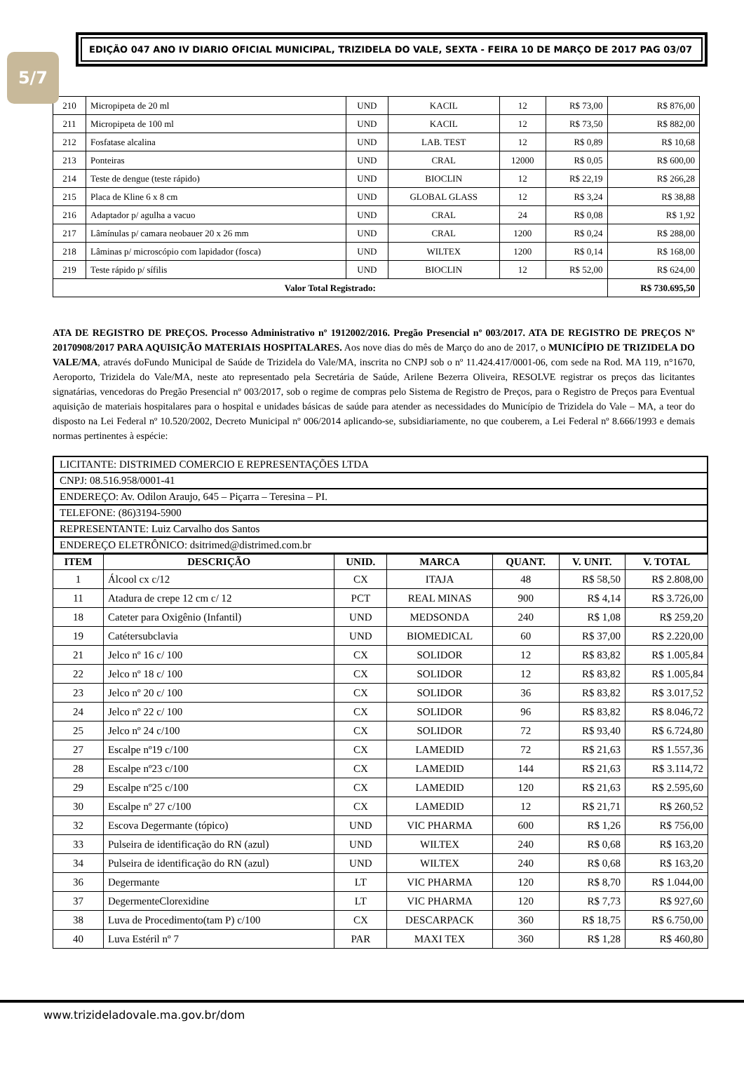5/7
EDIÇÃO 047 ANO IV DIARIO OFICIAL MUNICIPAL, TRIZIDELA DO VALE, SEXTA - FEIRA 10 DE MARÇO DE 2017 PAG 03/07
| 210 | Micropipeta de 20 ml | UND | KACIL | 12 | R$ 73,00 | R$ 876,00 |
| 211 | Micropipeta de 100 ml | UND | KACIL | 12 | R$ 73,50 | R$ 882,00 |
| 212 | Fosfatase alcalina | UND | LAB. TEST | 12 | R$ 0,89 | R$ 10,68 |
| 213 | Ponteiras | UND | CRAL | 12000 | R$ 0,05 | R$ 600,00 |
| 214 | Teste de dengue (teste rápido) | UND | BIOCLIN | 12 | R$ 22,19 | R$ 266,28 |
| 215 | Placa de Kline 6 x 8 cm | UND | GLOBAL GLASS | 12 | R$ 3,24 | R$ 38,88 |
| 216 | Adaptador p/ agulha a vacuo | UND | CRAL | 24 | R$ 0,08 | R$ 1,92 |
| 217 | Lâmínulas p/ camara neobauer 20 x 26 mm | UND | CRAL | 1200 | R$ 0,24 | R$ 288,00 |
| 218 | Lâminas p/ microscópio com lapidador (fosca) | UND | WILTEX | 1200 | R$ 0,14 | R$ 168,00 |
| 219 | Teste rápido p/ sífilis | UND | BIOCLIN | 12 | R$ 52,00 | R$ 624,00 |
| Valor Total Registrado: | | | | | | R$ 730.695,50 |
ATA DE REGISTRO DE PREÇOS. Processo Administrativo nº 1912002/2016. Pregão Presencial nº 003/2017. ATA DE REGISTRO DE PREÇOS Nº 20170908/2017 PARA AQUISIÇÃO MATERIAIS HOSPITALARES. Aos nove dias do mês de Março do ano de 2017, o MUNICÍPIO DE TRIZIDELA DO VALE/MA, através doFundo Municipal de Saúde de Trizidela do Vale/MA, inscrita no CNPJ sob o nº 11.424.417/0001-06, com sede na Rod. MA 119, n°1670, Aeroporto, Trizidela do Vale/MA, neste ato representado pela Secretária de Saúde, Arilene Bezerra Oliveira, RESOLVE registrar os preços das licitantes signatárias, vencedoras do Pregão Presencial nº 003/2017, sob o regime de compras pelo Sistema de Registro de Preços, para o Registro de Preços para Eventual aquisição de materiais hospitalares para o hospital e unidades básicas de saúde para atender as necessidades do Município de Trizidela do Vale – MA, a teor do disposto na Lei Federal nº 10.520/2002, Decreto Municipal nº 006/2014 aplicando-se, subsidiariamente, no que couberem, a Lei Federal nº 8.666/1993 e demais normas pertinentes à espécie:
| LICITANTE: DISTRIMED COMERCIO E REPRESENTAÇÕES LTDA |
| CNPJ: 08.516.958/0001-41 |
| ENDEREÇO: Av. Odilon Araujo, 645 – Piçarra – Teresina – PI. |
| TELEFONE: (86)3194-5900 |
| REPRESENTANTE: Luiz Carvalho dos Santos |
| ENDEREÇO ELETRÔNICO: dsitrimed@distrimed.com.br |
| ITEM | DESCRIÇÃO | UNID. | MARCA | QUANT. | V. UNIT. | V. TOTAL |
| --- | --- | --- | --- | --- | --- | --- |
| 1 | Álcool cx c/12 | CX | ITAJA | 48 | R$ 58,50 | R$ 2.808,00 |
| 11 | Atadura de crepe 12 cm c/ 12 | PCT | REAL MINAS | 900 | R$ 4,14 | R$ 3.726,00 |
| 18 | Cateter para Oxigênio (Infantil) | UND | MEDSONDA | 240 | R$ 1,08 | R$ 259,20 |
| 19 | Catétersubclavia | UND | BIOMEDICAL | 60 | R$ 37,00 | R$ 2.220,00 |
| 21 | Jelco nº 16 c/ 100 | CX | SOLIDOR | 12 | R$ 83,82 | R$ 1.005,84 |
| 22 | Jelco nº 18 c/ 100 | CX | SOLIDOR | 12 | R$ 83,82 | R$ 1.005,84 |
| 23 | Jelco nº 20 c/ 100 | CX | SOLIDOR | 36 | R$ 83,82 | R$ 3.017,52 |
| 24 | Jelco nº 22 c/ 100 | CX | SOLIDOR | 96 | R$ 83,82 | R$ 8.046,72 |
| 25 | Jelco nº 24 c/100 | CX | SOLIDOR | 72 | R$ 93,40 | R$ 6.724,80 |
| 27 | Escalpe nº19 c/100 | CX | LAMEDID | 72 | R$ 21,63 | R$ 1.557,36 |
| 28 | Escalpe nº23 c/100 | CX | LAMEDID | 144 | R$ 21,63 | R$ 3.114,72 |
| 29 | Escalpe nº25 c/100 | CX | LAMEDID | 120 | R$ 21,63 | R$ 2.595,60 |
| 30 | Escalpe nº 27 c/100 | CX | LAMEDID | 12 | R$ 21,71 | R$ 260,52 |
| 32 | Escova Degermante (tópico) | UND | VIC PHARMA | 600 | R$ 1,26 | R$ 756,00 |
| 33 | Pulseira de identificação do RN (azul) | UND | WILTEX | 240 | R$ 0,68 | R$ 163,20 |
| 34 | Pulseira de identificação do RN (azul) | UND | WILTEX | 240 | R$ 0,68 | R$ 163,20 |
| 36 | Degermante | LT | VIC PHARMA | 120 | R$ 8,70 | R$ 1.044,00 |
| 37 | DegermenteClorexidine | LT | VIC PHARMA | 120 | R$ 7,73 | R$ 927,60 |
| 38 | Luva de Procedimento(tam P) c/100 | CX | DESCARPACK | 360 | R$ 18,75 | R$ 6.750,00 |
| 40 | Luva Estéril nº 7 | PAR | MAXI TEX | 360 | R$ 1,28 | R$ 460,80 |
www.trizideladovale.ma.gov.br/dom